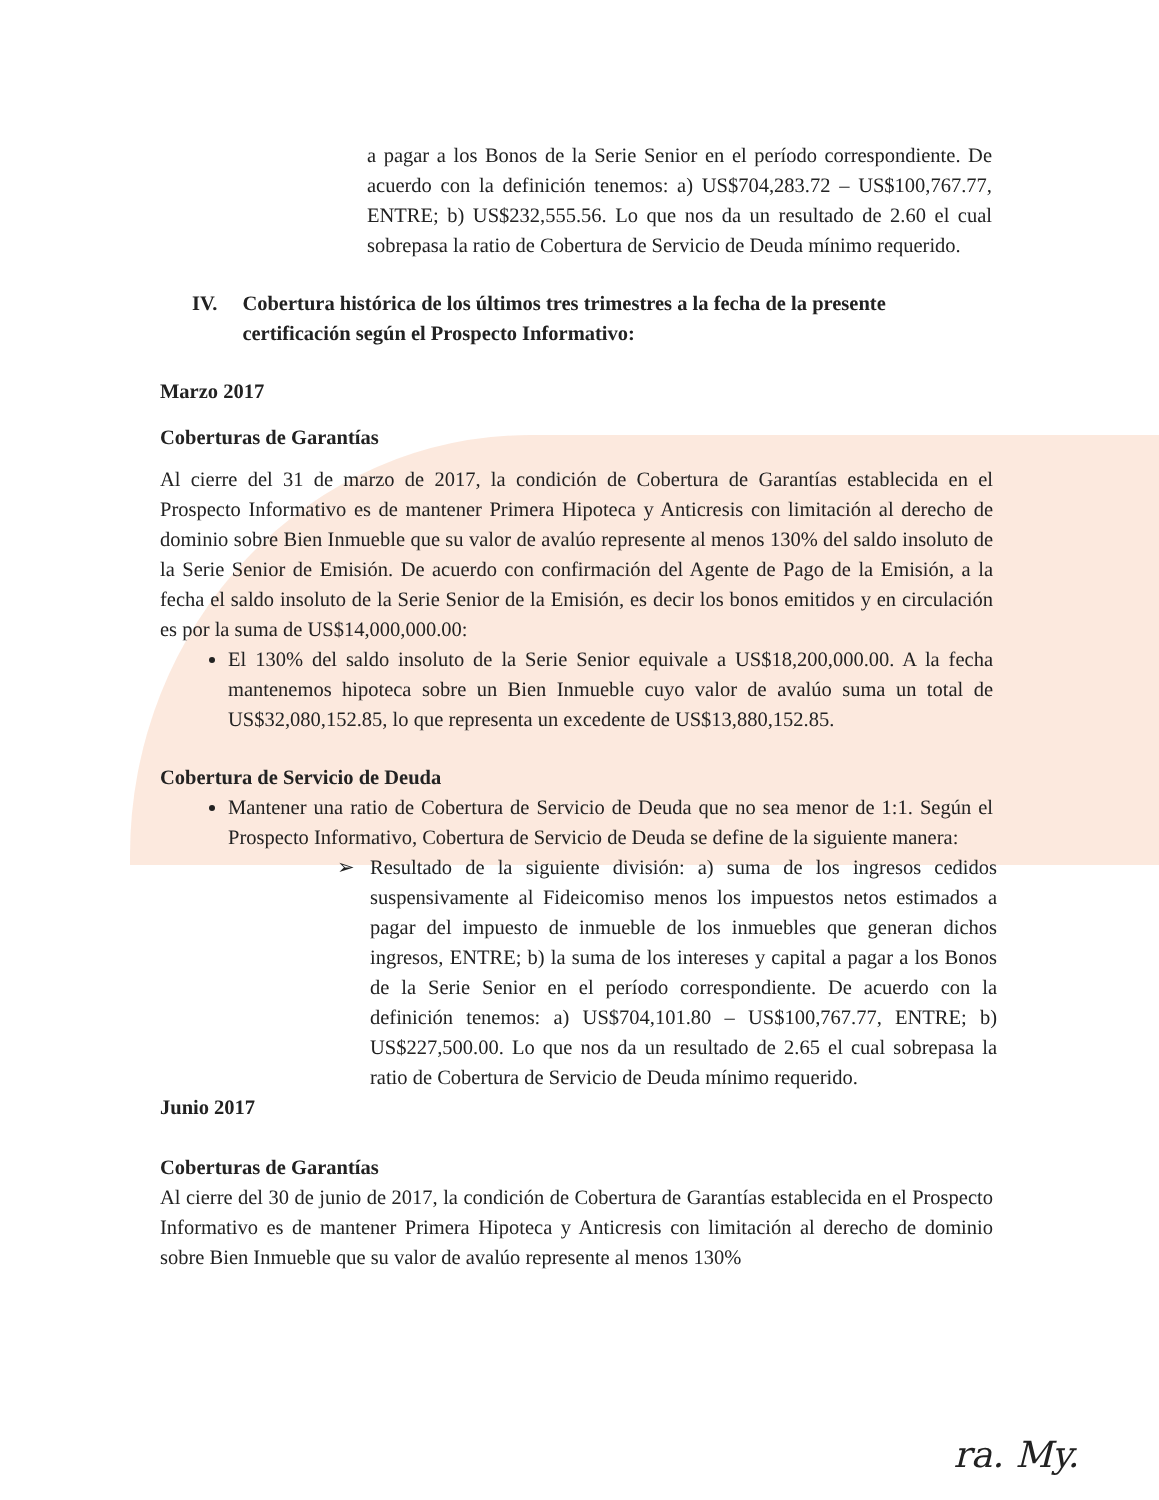a pagar a los Bonos de la Serie Senior en el período correspondiente. De acuerdo con la definición tenemos: a) US$704,283.72 – US$100,767.77, ENTRE; b) US$232,555.56. Lo que nos da un resultado de 2.60 el cual sobrepasa la ratio de Cobertura de Servicio de Deuda mínimo requerido.
IV. Cobertura histórica de los últimos tres trimestres a la fecha de la presente certificación según el Prospecto Informativo:
Marzo 2017
Coberturas de Garantías
Al cierre del 31 de marzo de 2017, la condición de Cobertura de Garantías establecida en el Prospecto Informativo es de mantener Primera Hipoteca y Anticresis con limitación al derecho de dominio sobre Bien Inmueble que su valor de avalúo represente al menos 130% del saldo insoluto de la Serie Senior de Emisión. De acuerdo con confirmación del Agente de Pago de la Emisión, a la fecha el saldo insoluto de la Serie Senior de la Emisión, es decir los bonos emitidos y en circulación es por la suma de US$14,000,000.00:
El 130% del saldo insoluto de la Serie Senior equivale a US$18,200,000.00. A la fecha mantenemos hipoteca sobre un Bien Inmueble cuyo valor de avalúo suma un total de US$32,080,152.85, lo que representa un excedente de US$13,880,152.85.
Cobertura de Servicio de Deuda
Mantener una ratio de Cobertura de Servicio de Deuda que no sea menor de 1:1. Según el Prospecto Informativo, Cobertura de Servicio de Deuda se define de la siguiente manera:
➢ Resultado de la siguiente división: a) suma de los ingresos cedidos suspensivamente al Fideicomiso menos los impuestos netos estimados a pagar del impuesto de inmueble de los inmuebles que generan dichos ingresos, ENTRE; b) la suma de los intereses y capital a pagar a los Bonos de la Serie Senior en el período correspondiente. De acuerdo con la definición tenemos: a) US$704,101.80 – US$100,767.77, ENTRE; b) US$227,500.00. Lo que nos da un resultado de 2.65 el cual sobrepasa la ratio de Cobertura de Servicio de Deuda mínimo requerido.
Junio 2017
Coberturas de Garantías
Al cierre del 30 de junio de 2017, la condición de Cobertura de Garantías establecida en el Prospecto Informativo es de mantener Primera Hipoteca y Anticresis con limitación al derecho de dominio sobre Bien Inmueble que su valor de avalúo represente al menos 130%
ra. My.